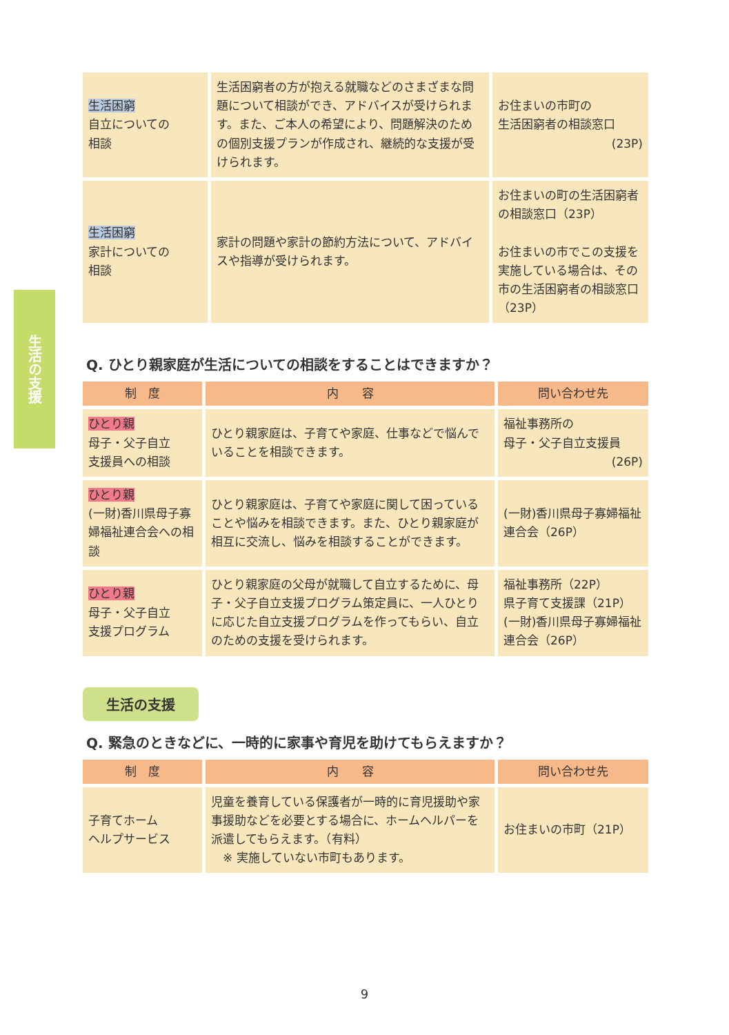生活の支援
| 生活困窮 自立についての 相談 | 生活困窮者の方が抱える就職などのさまざまな問題について相談ができ、アドバイスが受けられます。また、ご本人の希望により、問題解決のための個別支援プランが作成され、継続的な支援が受けられます。 | お住まいの市町の 生活困窮者の相談窓口 (23P) |
| 生活困窮 家計についての 相談 | 家計の問題や家計の節約方法について、アドバイスや指導が受けられます。 | お住まいの町の生活困窮者の相談窓口（23P） お住まいの市でこの支援を実施している場合は、その市の生活困窮者の相談窓口（23P） |
Q. ひとり親家庭が生活についての相談をすることはできますか？
| 制 度 | 内 容 | 問い合わせ先 |
| --- | --- | --- |
| ひとり親 母子・父子自立 支援員への相談 | ひとり親家庭は、子育てや家庭、仕事などで悩んでいることを相談できます。 | 福祉事務所の 母子・父子自立支援員 (26P) |
| ひとり親 (一財)香川県母子寡婦福祉連合会への相談 | ひとり親家庭は、子育てや家庭に関して困っていることや悩みを相談できます。また、ひとり親家庭が相互に交流し、悩みを相談することができます。 | (一財)香川県母子寡婦福祉連合会（26P） |
| ひとり親 母子・父子自立 支援プログラム | ひとり親家庭の父母が就職して自立するために、母子・父子自立支援プログラム策定員に、一人ひとりに応じた自立支援プログラムを作ってもらい、自立のための支援を受けられます。 | 福祉事務所（22P） 県子育て支援課（21P） (一財)香川県母子寡婦福祉連合会（26P） |
生活の支援
Q. 緊急のときなどに、一時的に家事や育児を助けてもらえますか？
| 制 度 | 内 容 | 問い合わせ先 |
| --- | --- | --- |
| 子育てホーム ヘルプサービス | 児童を養育している保護者が一時的に育児援助や家事援助などを必要とする場合に、ホームヘルパーを派遣してもらえます。（有料） ※ 実施していない市町もあります。 | お住まいの市町（21P） |
9